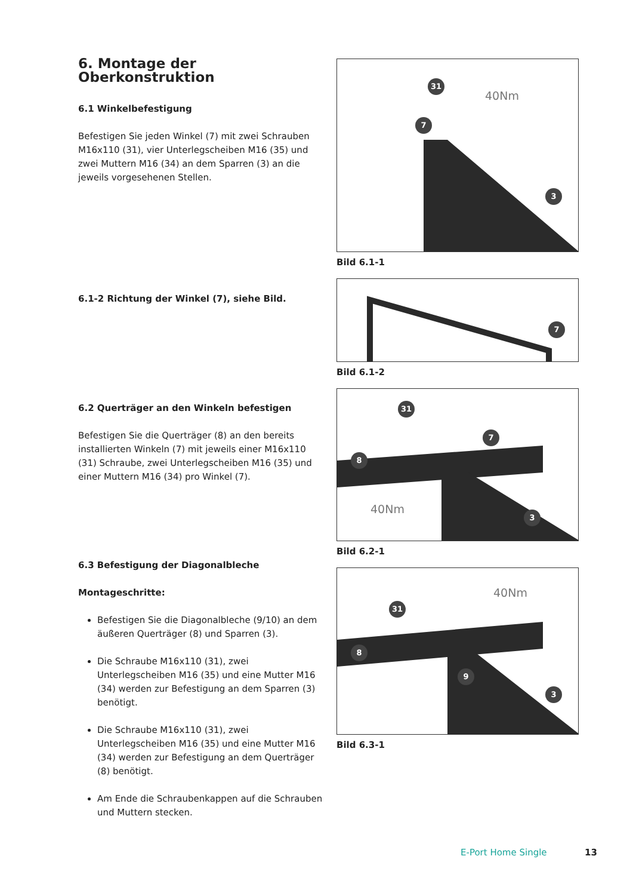6. Montage der Oberkonstruktion
6.1 Winkelbefestigung
Befestigen Sie jeden Winkel (7) mit zwei Schrauben M16x110 (31), vier Unterlegscheiben M16 (35) und zwei Muttern M16 (34) an dem Sparren (3) an die jeweils vorgesehenen Stellen.
6.1-2 Richtung der Winkel (7), siehe Bild.
6.2 Querträger an den Winkeln befestigen
Befestigen Sie die Querträger (8) an den bereits installierten Winkeln (7) mit jeweils einer M16x110 (31) Schraube, zwei Unterlegscheiben M16 (35) und einer Muttern M16 (34) pro Winkel (7).
6.3 Befestigung der Diagonalbleche
Montageschritte:
Befestigen Sie die Diagonalbleche (9/10) an dem äußeren Querträger (8) und Sparren (3).
Die Schraube M16x110 (31), zwei Unterlegscheiben M16 (35) und eine Mutter M16 (34) werden zur Befestigung an dem Sparren (3) benötigt.
Die Schraube M16x110 (31), zwei Unterlegscheiben M16 (35) und eine Mutter M16 (34) werden zur Befestigung an dem Querträger (8) benötigt.
Am Ende die Schraubenkappen auf die Schrauben und Muttern stecken.
31
40Nm
7
3
Bild 6.1-1
7
Bild 6.1-2
31
7
8
40Nm 3
Bild 6.2-1
40Nm
31
8
9
3
Bild 6.3-1
E-Port Home Single 13